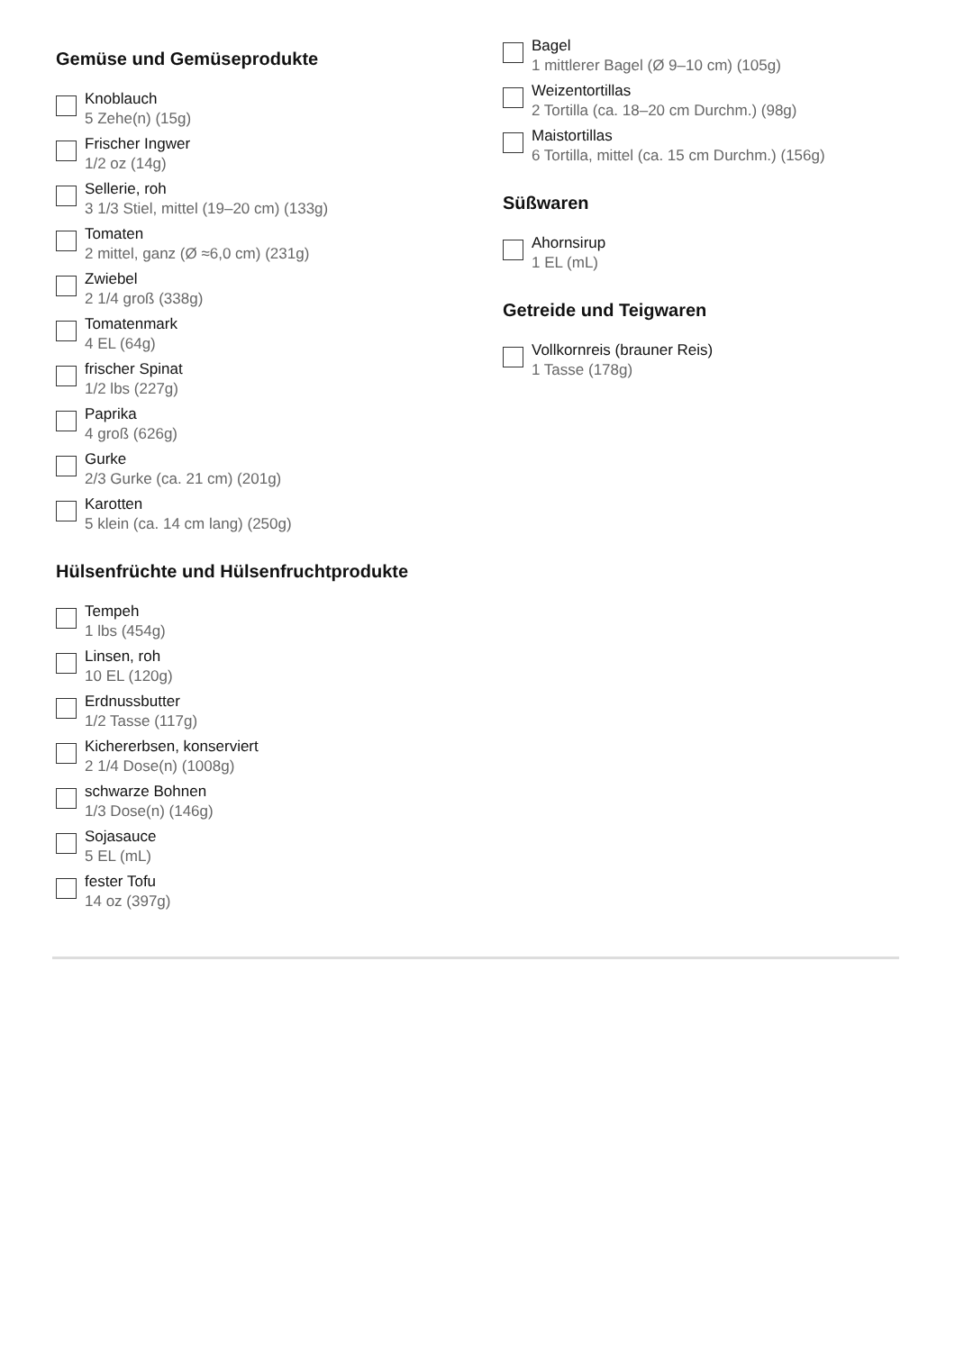Gemüse und Gemüseprodukte
Knoblauch
5 Zehe(n) (15g)
Frischer Ingwer
1/2 oz (14g)
Sellerie, roh
3 1/3 Stiel, mittel (19–20 cm) (133g)
Tomaten
2 mittel, ganz (Ø ≈6,0 cm) (231g)
Zwiebel
2 1/4 groß (338g)
Tomatenmark
4 EL (64g)
frischer Spinat
1/2 lbs (227g)
Paprika
4 groß (626g)
Gurke
2/3 Gurke (ca. 21 cm) (201g)
Karotten
5 klein (ca. 14 cm lang) (250g)
Hülsenfrüchte und Hülsenfruchtprodukte
Tempeh
1 lbs (454g)
Linsen, roh
10 EL (120g)
Erdnussbutter
1/2 Tasse (117g)
Kichererbsen, konserviert
2 1/4 Dose(n) (1008g)
schwarze Bohnen
1/3 Dose(n) (146g)
Sojasauce
5 EL (mL)
fester Tofu
14 oz (397g)
Bagel
1 mittlerer Bagel (Ø 9–10 cm) (105g)
Weizentortillas
2 Tortilla (ca. 18–20 cm Durchm.) (98g)
Maistortillas
6 Tortilla, mittel (ca. 15 cm Durchm.) (156g)
Süßwaren
Ahornsirup
1 EL (mL)
Getreide und Teigwaren
Vollkornreis (brauner Reis)
1 Tasse (178g)